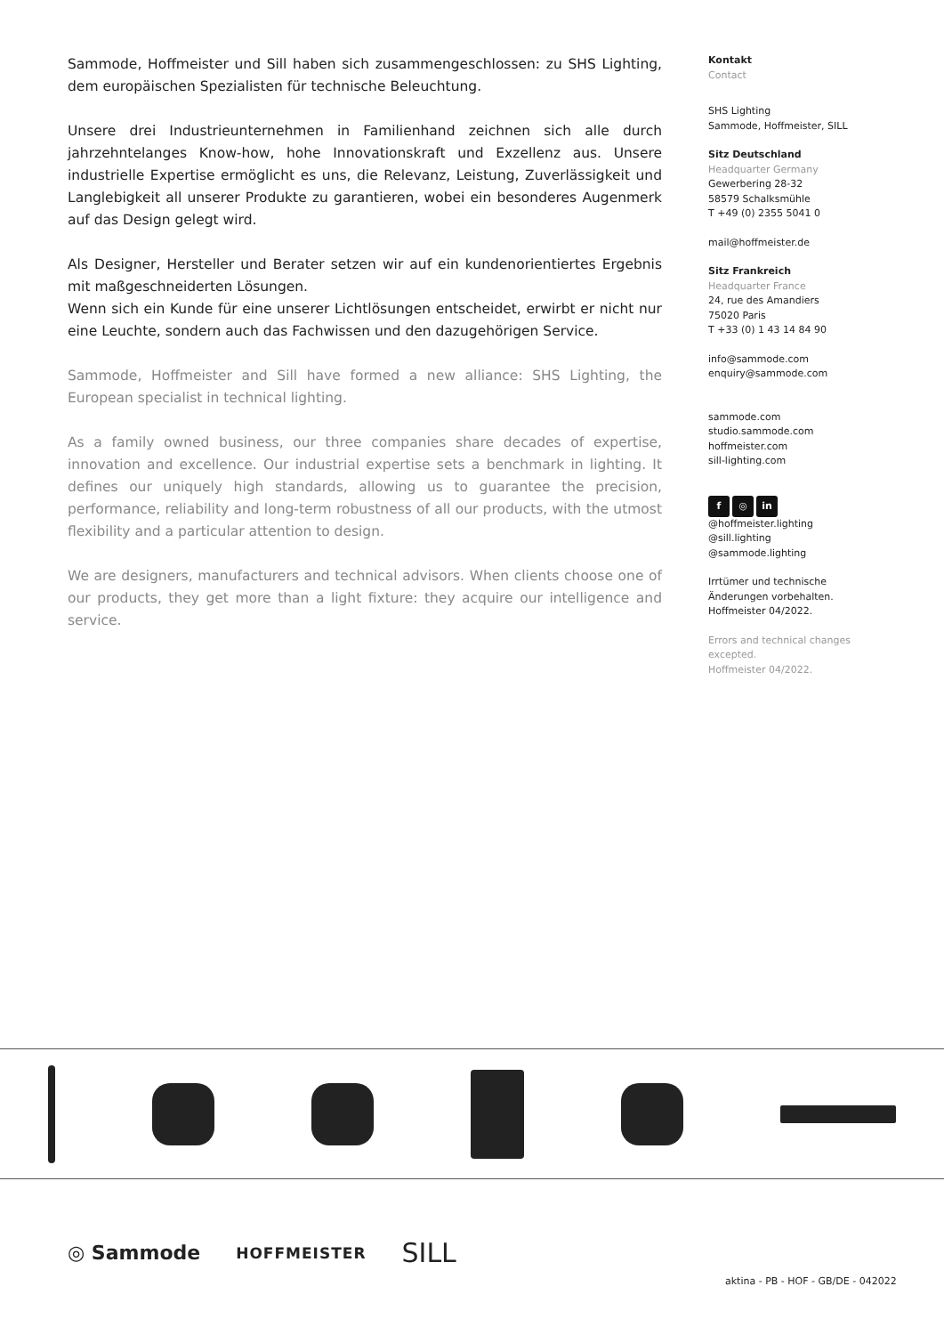Sammode, Hoffmeister und Sill haben sich zusammengeschlossen: zu SHS Lighting, dem europäischen Spezialisten für technische Beleuchtung.
Unsere drei Industrieunternehmen in Familienhand zeichnen sich alle durch jahrzehntelanges Know-how, hohe Innovationskraft und Exzellenz aus. Unsere industrielle Expertise ermöglicht es uns, die Relevanz, Leistung, Zuverlässigkeit und Langlebigkeit all unserer Produkte zu garantieren, wobei ein besonderes Augenmerk auf das Design gelegt wird.
Als Designer, Hersteller und Berater setzen wir auf ein kundenorientiertes Ergebnis mit maßgeschneiderten Lösungen.
Wenn sich ein Kunde für eine unserer Lichtlösungen entscheidet, erwirbt er nicht nur eine Leuchte, sondern auch das Fachwissen und den dazugehörigen Service.
Sammode, Hoffmeister and Sill have formed a new alliance: SHS Lighting, the European specialist in technical lighting.
As a family owned business, our three companies share decades of expertise, innovation and excellence. Our industrial expertise sets a benchmark in lighting. It defines our uniquely high standards, allowing us to guarantee the precision, performance, reliability and long-term robustness of all our products, with the utmost flexibility and a particular attention to design.
We are designers, manufacturers and technical advisors. When clients choose one of our products, they get more than a light fixture: they acquire our intelligence and service.
Kontakt
Contact
SHS Lighting
Sammode, Hoffmeister, SILL
Sitz Deutschland
Headquarter Germany
Gewerbering 28-32
58579 Schalksmühle
T +49 (0) 2355 5041 0
mail@hoffmeister.de
Sitz Frankreich
Headquarter France
24, rue des Amandiers
75020 Paris
T +33 (0) 1 43 14 84 90
info@sammode.com
enquiry@sammode.com
sammode.com
studio.sammode.com
hoffmeister.com
sill-lighting.com
f ◎ in
@hoffmeister.lighting
@sill.lighting
@sammode.lighting
Irrtümer und technische Änderungen vorbehalten.
Hoffmeister 04/2022.
Errors and technical changes excepted.
Hoffmeister 04/2022.
◎ Sammode HOFFMEISTER SILL
aktina - PB - HOF - GB/DE - 042022